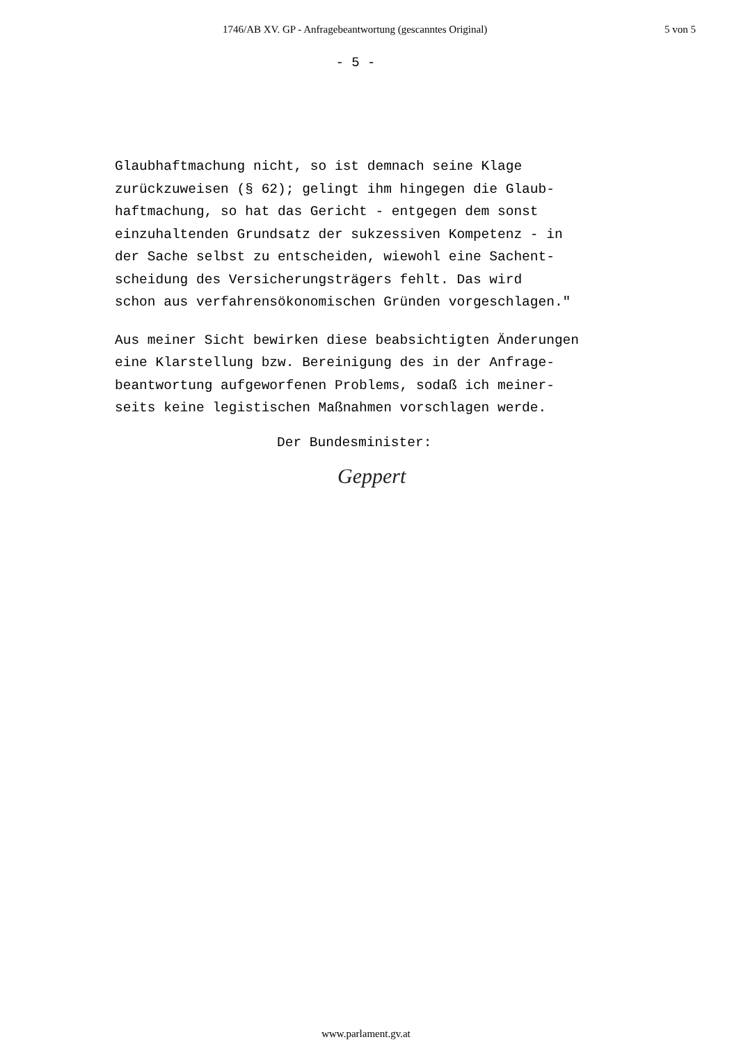1746/AB XV. GP - Anfragebeantwortung (gescanntes Original) 5 von 5
- 5 -
Glaubhaftmachung nicht, so ist demnach seine Klage zurückzuweisen (§ 62); gelingt ihm hingegen die Glaub- haftmachung, so hat das Gericht - entgegen dem sonst einzuhaltenden Grundsatz der sukzessiven Kompetenz - in der Sache selbst zu entscheiden, wiewohl eine Sachent- scheidung des Versicherungsträgers fehlt. Das wird schon aus verfahrensökonomischen Gründen vorgeschlagen."
Aus meiner Sicht bewirken diese beabsichtigten Änderungen eine Klarstellung bzw. Bereinigung des in der Anfrage- beantwortung aufgeworfenen Problems, sodaß ich meiner- seits keine legistischen Maßnahmen vorschlagen werde.
Der Bundesminister:
Geppert
www.parlament.gv.at